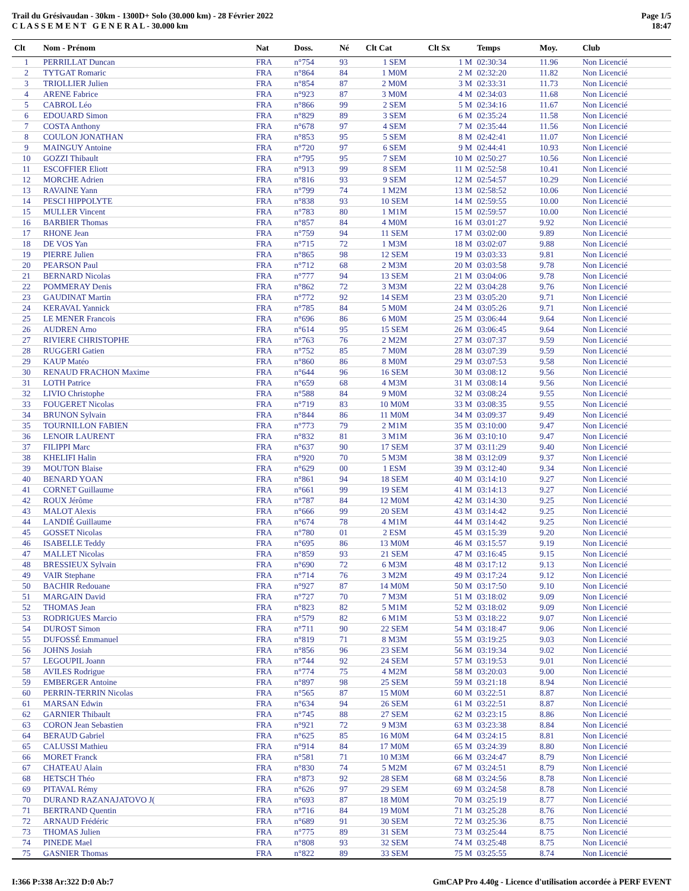Trail du Grésivaudan - 30km - 1300D+ Solo (30.000 km) - 28 Février 2022
C L A S S E M E N T G E N E R A L - 30.000 km
Page 1/5
18:47
| Clt | Nom - Prénom | Nat | Doss. | Né | Clt Cat | Clt Sx | Temps | Moy. | Club |
| --- | --- | --- | --- | --- | --- | --- | --- | --- | --- |
| 1 | PERRILLAT Duncan | FRA | n°754 | 93 | 1 SEM | 1 M | 02:30:34 | 11.96 | Non Licencié |
| 2 | TYTGAT Romaric | FRA | n°864 | 84 | 1 M0M | 2 M | 02:32:20 | 11.82 | Non Licencié |
| 3 | TRIOLLIER Julien | FRA | n°854 | 87 | 2 M0M | 3 M | 02:33:31 | 11.73 | Non Licencié |
| 4 | ARENE Fabrice | FRA | n°923 | 87 | 3 M0M | 4 M | 02:34:03 | 11.68 | Non Licencié |
| 5 | CABROL Léo | FRA | n°866 | 99 | 2 SEM | 5 M | 02:34:16 | 11.67 | Non Licencié |
| 6 | EDOUARD Simon | FRA | n°829 | 89 | 3 SEM | 6 M | 02:35:24 | 11.58 | Non Licencié |
| 7 | COSTA Anthony | FRA | n°678 | 97 | 4 SEM | 7 M | 02:35:44 | 11.56 | Non Licencié |
| 8 | COULON JONATHAN | FRA | n°853 | 95 | 5 SEM | 8 M | 02:42:41 | 11.07 | Non Licencié |
| 9 | MAINGUY Antoine | FRA | n°720 | 97 | 6 SEM | 9 M | 02:44:41 | 10.93 | Non Licencié |
| 10 | GOZZI Thibault | FRA | n°795 | 95 | 7 SEM | 10 M | 02:50:27 | 10.56 | Non Licencié |
| 11 | ESCOFFIER Eliott | FRA | n°913 | 99 | 8 SEM | 11 M | 02:52:58 | 10.41 | Non Licencié |
| 12 | MORCHE Adrien | FRA | n°816 | 93 | 9 SEM | 12 M | 02:54:57 | 10.29 | Non Licencié |
| 13 | RAVAINE Yann | FRA | n°799 | 74 | 1 M2M | 13 M | 02:58:52 | 10.06 | Non Licencié |
| 14 | PESCI HIPPOLYTE | FRA | n°838 | 93 | 10 SEM | 14 M | 02:59:55 | 10.00 | Non Licencié |
| 15 | MULLER Vincent | FRA | n°783 | 80 | 1 M1M | 15 M | 02:59:57 | 10.00 | Non Licencié |
| 16 | BARBIER Thomas | FRA | n°857 | 84 | 4 M0M | 16 M | 03:01:27 | 9.92 | Non Licencié |
| 17 | RHONE Jean | FRA | n°759 | 94 | 11 SEM | 17 M | 03:02:00 | 9.89 | Non Licencié |
| 18 | DE VOS Yan | FRA | n°715 | 72 | 1 M3M | 18 M | 03:02:07 | 9.88 | Non Licencié |
| 19 | PIERRE Julien | FRA | n°865 | 98 | 12 SEM | 19 M | 03:03:33 | 9.81 | Non Licencié |
| 20 | PEARSON Paul | FRA | n°712 | 68 | 2 M3M | 20 M | 03:03:58 | 9.78 | Non Licencié |
| 21 | BERNARD Nicolas | FRA | n°777 | 94 | 13 SEM | 21 M | 03:04:06 | 9.78 | Non Licencié |
| 22 | POMMERAY Denis | FRA | n°862 | 72 | 3 M3M | 22 M | 03:04:28 | 9.76 | Non Licencié |
| 23 | GAUDINAT Martin | FRA | n°772 | 92 | 14 SEM | 23 M | 03:05:20 | 9.71 | Non Licencié |
| 24 | KERAVAL Yannick | FRA | n°785 | 84 | 5 M0M | 24 M | 03:05:26 | 9.71 | Non Licencié |
| 25 | LE MENER Francois | FRA | n°696 | 86 | 6 M0M | 25 M | 03:06:44 | 9.64 | Non Licencié |
| 26 | AUDREN Arno | FRA | n°614 | 95 | 15 SEM | 26 M | 03:06:45 | 9.64 | Non Licencié |
| 27 | RIVIERE CHRISTOPHE | FRA | n°763 | 76 | 2 M2M | 27 M | 03:07:37 | 9.59 | Non Licencié |
| 28 | RUGGERI Gatien | FRA | n°752 | 85 | 7 M0M | 28 M | 03:07:39 | 9.59 | Non Licencié |
| 29 | KAUP Matéo | FRA | n°860 | 86 | 8 M0M | 29 M | 03:07:53 | 9.58 | Non Licencié |
| 30 | RENAUD FRACHON Maxime | FRA | n°644 | 96 | 16 SEM | 30 M | 03:08:12 | 9.56 | Non Licencié |
| 31 | LOTH Patrice | FRA | n°659 | 68 | 4 M3M | 31 M | 03:08:14 | 9.56 | Non Licencié |
| 32 | LIVIO Christophe | FRA | n°588 | 84 | 9 M0M | 32 M | 03:08:24 | 9.55 | Non Licencié |
| 33 | FOUGERET Nicolas | FRA | n°719 | 83 | 10 M0M | 33 M | 03:08:35 | 9.55 | Non Licencié |
| 34 | BRUNON Sylvain | FRA | n°844 | 86 | 11 M0M | 34 M | 03:09:37 | 9.49 | Non Licencié |
| 35 | TOURNILLON FABIEN | FRA | n°773 | 79 | 2 M1M | 35 M | 03:10:00 | 9.47 | Non Licencié |
| 36 | LENOIR LAURENT | FRA | n°832 | 81 | 3 M1M | 36 M | 03:10:10 | 9.47 | Non Licencié |
| 37 | FILIPPI Marc | FRA | n°637 | 90 | 17 SEM | 37 M | 03:11:29 | 9.40 | Non Licencié |
| 38 | KHELIFI Halin | FRA | n°920 | 70 | 5 M3M | 38 M | 03:12:09 | 9.37 | Non Licencié |
| 39 | MOUTON Blaise | FRA | n°629 | 00 | 1 ESM | 39 M | 03:12:40 | 9.34 | Non Licencié |
| 40 | BENARD YOAN | FRA | n°861 | 94 | 18 SEM | 40 M | 03:14:10 | 9.27 | Non Licencié |
| 41 | CORNET Guillaume | FRA | n°661 | 99 | 19 SEM | 41 M | 03:14:13 | 9.27 | Non Licencié |
| 42 | ROUX Jérôme | FRA | n°787 | 84 | 12 M0M | 42 M | 03:14:30 | 9.25 | Non Licencié |
| 43 | MALOT Alexis | FRA | n°666 | 99 | 20 SEM | 43 M | 03:14:42 | 9.25 | Non Licencié |
| 44 | LANDIÉ Guillaume | FRA | n°674 | 78 | 4 M1M | 44 M | 03:14:42 | 9.25 | Non Licencié |
| 45 | GOSSET Nicolas | FRA | n°780 | 01 | 2 ESM | 45 M | 03:15:39 | 9.20 | Non Licencié |
| 46 | ISABELLE Teddy | FRA | n°695 | 86 | 13 M0M | 46 M | 03:15:57 | 9.19 | Non Licencié |
| 47 | MALLET Nicolas | FRA | n°859 | 93 | 21 SEM | 47 M | 03:16:45 | 9.15 | Non Licencié |
| 48 | BRESSIEUX Sylvain | FRA | n°690 | 72 | 6 M3M | 48 M | 03:17:12 | 9.13 | Non Licencié |
| 49 | VAIR Stephane | FRA | n°714 | 76 | 3 M2M | 49 M | 03:17:24 | 9.12 | Non Licencié |
| 50 | BACHIR Redouane | FRA | n°927 | 87 | 14 M0M | 50 M | 03:17:50 | 9.10 | Non Licencié |
| 51 | MARGAIN David | FRA | n°727 | 70 | 7 M3M | 51 M | 03:18:02 | 9.09 | Non Licencié |
| 52 | THOMAS Jean | FRA | n°823 | 82 | 5 M1M | 52 M | 03:18:02 | 9.09 | Non Licencié |
| 53 | RODRIGUES Marcio | FRA | n°579 | 82 | 6 M1M | 53 M | 03:18:22 | 9.07 | Non Licencié |
| 54 | DUROST Simon | FRA | n°711 | 90 | 22 SEM | 54 M | 03:18:47 | 9.06 | Non Licencié |
| 55 | DUFOSSÉ Emmanuel | FRA | n°819 | 71 | 8 M3M | 55 M | 03:19:25 | 9.03 | Non Licencié |
| 56 | JOHNS Josiah | FRA | n°856 | 96 | 23 SEM | 56 M | 03:19:34 | 9.02 | Non Licencié |
| 57 | LEGOUPIL Joann | FRA | n°744 | 92 | 24 SEM | 57 M | 03:19:53 | 9.01 | Non Licencié |
| 58 | AVILES Rodrigue | FRA | n°774 | 75 | 4 M2M | 58 M | 03:20:03 | 9.00 | Non Licencié |
| 59 | EMBERGER Antoine | FRA | n°897 | 98 | 25 SEM | 59 M | 03:21:18 | 8.94 | Non Licencié |
| 60 | PERRIN-TERRIN Nicolas | FRA | n°565 | 87 | 15 M0M | 60 M | 03:22:51 | 8.87 | Non Licencié |
| 61 | MARSAN Edwin | FRA | n°634 | 94 | 26 SEM | 61 M | 03:22:51 | 8.87 | Non Licencié |
| 62 | GARNIER Thibault | FRA | n°745 | 88 | 27 SEM | 62 M | 03:23:15 | 8.86 | Non Licencié |
| 63 | CORON Jean Sebastien | FRA | n°921 | 72 | 9 M3M | 63 M | 03:23:38 | 8.84 | Non Licencié |
| 64 | BERAUD Gabriel | FRA | n°625 | 85 | 16 M0M | 64 M | 03:24:15 | 8.81 | Non Licencié |
| 65 | CALUSSI Mathieu | FRA | n°914 | 84 | 17 M0M | 65 M | 03:24:39 | 8.80 | Non Licencié |
| 66 | MORET Franck | FRA | n°581 | 71 | 10 M3M | 66 M | 03:24:47 | 8.79 | Non Licencié |
| 67 | CHATEAU Alain | FRA | n°830 | 74 | 5 M2M | 67 M | 03:24:51 | 8.79 | Non Licencié |
| 68 | HETSCH Théo | FRA | n°873 | 92 | 28 SEM | 68 M | 03:24:56 | 8.78 | Non Licencié |
| 69 | PITAVAL Rémy | FRA | n°626 | 97 | 29 SEM | 69 M | 03:24:58 | 8.78 | Non Licencié |
| 70 | DURAND RAZANAJATOVO J( | FRA | n°693 | 87 | 18 M0M | 70 M | 03:25:19 | 8.77 | Non Licencié |
| 71 | BERTRAND Quentin | FRA | n°716 | 84 | 19 M0M | 71 M | 03:25:28 | 8.76 | Non Licencié |
| 72 | ARNAUD Frédéric | FRA | n°689 | 91 | 30 SEM | 72 M | 03:25:36 | 8.75 | Non Licencié |
| 73 | THOMAS Julien | FRA | n°775 | 89 | 31 SEM | 73 M | 03:25:44 | 8.75 | Non Licencié |
| 74 | PINEDE Mael | FRA | n°808 | 93 | 32 SEM | 74 M | 03:25:48 | 8.75 | Non Licencié |
| 75 | GASNIER Thomas | FRA | n°822 | 89 | 33 SEM | 75 M | 03:25:55 | 8.74 | Non Licencié |
I:366 P:338 Ar:322 D:0 Ab:7 GmCAP Pro 4.40g - Licence d'utilisation accordée à PERF EVENT